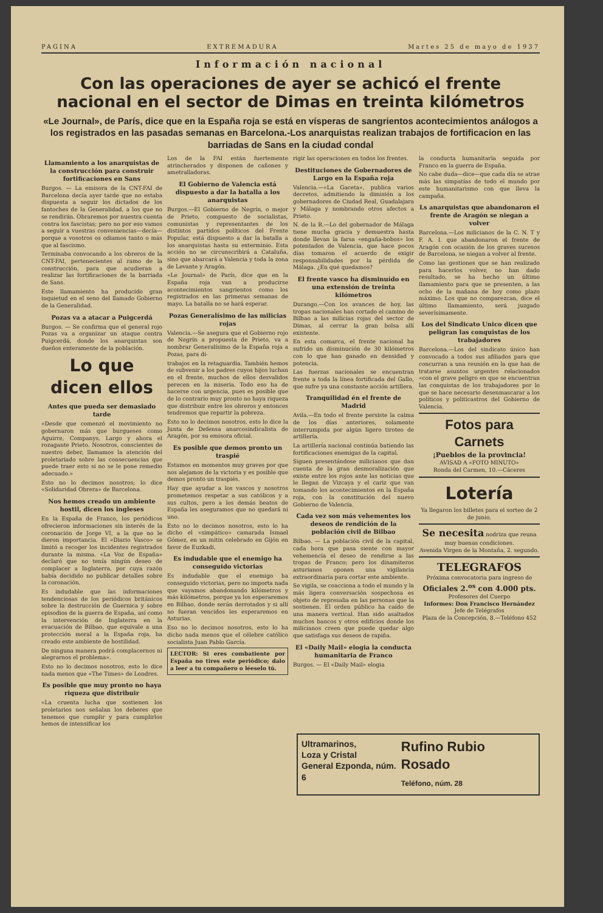PAGINA EXTREMADURA Martes 25 de mayo de 1937
Información nacional
Con las operaciones de ayer se achicó el frente nacional en el sector de Dimas en treinta kilómetros
«Le Journal», de París, dice que en la España roja se está en vísperas de sangrientos acontecimientos análogos a los registrados en las pasadas semanas en Barcelona.-Los anarquistas realizan trabajos de fortificacion en las barriadas de Sans en la ciudad condal
Llamamiento a los anarquistas de la construcción para construir fortificaciones en Sans
Burgos. — La emisora de la CNT-FAI de Barcelona decía ayer tarde que no estaba dispuesta a seguir los dictados de los fantoches de la Generalidad, a los que no se rendirán. Obraremos por nuestra cuenta contra los fascistas; pero no por eso vamos a seguir a vuestras conveniencias—decía—porque a vosotros os odiamos tanto o más que al fascismo.
Terminaba convocando a los obreros de la CNT-FAI, pertenecientes al ramo de la construcción, para que acudieran a realizar las fortificaciones de la barriada de Sans.
Este llamamiento ha producido gran inquietud en el seno del llamado Gobierno de la Generalidad.
Pozas va a atacar a Puigcerdá
Burgos. — Se confirma que el general rojo Pozas va a organizar un ataque contra Puigcerdá, donde los anarquistas son dueños enteramente de la población.
Lo que dicen ellos
Antes que pueda ser demasiado tarde
«Desde que comenzó el movimiento no gobernaron más que burgueses como Aguirre, Companys, Largo y ahora el rozagante Prieto. Nosotros, conscientes de nuestro deber, llamamos la atención del proletariado sobre las consecuencias que puede traer esto si no se le pone remedio adecuado.»
Esto no lo decimos nosotros; lo dice «Solidaridad Obrera» de Barcelona.
Nos hemos creado un ambiente hostil, dicen los ingleses
En la España de Franco, los periódicos ofrecieron informaciones sin interés de la coronación de Jorge VI, a la que no le dieron importancia. El «Diario Vasco» se limitó a recoger los incidentes registrados durante la misma. «La Voz de España» declaró que no tenía ningún deseo de complacer a Inglaterra, por cuya razón había decidido no publicar detalles sobre la coronación.
Es indudable que las informaciones tendenciosas de los periódicos británicos sobre la destrucción de Guernica y sobre episodios de la guerra de España, así como la intervención de Inglaterra en la evacuación de Bilbao, que equivale a una protección moral a la España roja, ha creado este ambiente de hostilidad.
De ninguna manera podrá complacernos ni alegrarnos el problema».
Esto no lo decimos nosotros, esto lo dice nada menos que «The Times» de Londres.
Es posible que muy pronto no haya riqueza que distribuir
«La cruenta lucha que sostienen los proletarios nos señalan los deberes que tenemos que cumplir y para cumplirlos hemos de intensificar los
Los de la FAI están fuertemente atrincherados y disponen de cañones y ametralladoras.
El Gobierno de Valencia está dispuesto a dar la batalla a los anarquistas
Burgos.—El Gobierno de Negrín, o mejor de Prieto, compuesto de socialistas, comunistas y representantes de los distintos partidos políticos del Frente Popular, está dispuesto a dar la batalla a los anarquistas hasta su exterminio. Esta acción no se circunscribirá a Cataluña, sino que abarcará a Valencia y toda la zona de Levante y Aragón.
«Le Journal» de París, dice que en la España roja van a producirse acontecimientos sangrientos como los registrados en las primeras semanas de mayo. La batalla no se hará esperar.
Pozas Generalísimo de las milicias rojas
Valencia.—Se asegura que el Gobierno rojo de Negrín a propuesta de Prieto, va a nombrar Generalísimo de la España roja a Pozas, para di-
trabajos en la retaguardia. También hemos de subvenir a los padres cuyos hijos luchan en el frente, muchos de ellos desvalidos perecen en la miseria. Todo eso ha de hacerse con urgencia, pues es posible que de lo contrario muy pronto no haya riqueza que distribuir entre los obreros y entonces tendremos que repartir la pobreza.
Esto no lo decimos nosotros, esto lo dice la Junta de Defensa anarcosindicalista de Aragón, por su emisora oficial.
Es posible que demos pronto un traspié
Estamos en momentos muy graves por que nos alejamos de la victoria y es posible que demos pronto un traspiés.
Hay que ayudar a los vascos y nosotros prometemos respetar a sus católicos y a sus cultos, pero a los demás beatos de España les aseguramos que no quedará ni uno.
Esto no lo decimos nosotros, esto lo ha dicho el «simpático» camarada Ismael Gómez, en un mitin celebrado en Gijón en favor de Euzkadi.
Es indudable que el enemigo ha conseguido victorias
Es indudable que el enemigo ha conseguido victorias, pero no importa nada que vayamos abandonando kilómetros y más kilómetros, porque ya los esperaremos en Bilbao, donde serán derrotados y si allí no fueran vencidos les esperaremos en Asturias.
Eso no lo decimos nosotros, esto lo ha dicho nada menos que el célebre católico socialista Juan Pablo García.
LECTOR: Si eres combatiente por España no tires este periódico; dalo a leer a tu compañero o léeselo tú.
rigir las operaciones en todos los frentes.
Destituciones de Gobernadores de Largo en la España roja
Valencia.—«La Gaceta», publica varios decretos, admitiendo la dimisión a los gobernadores de Ciudad Real, Guadalajara y Málaga y nombrando otros afectos a Prieto.
N. de la R.—Lo del gobernador de Málaga tiene mucha gracia y demuestra hasta donde llevan la farsa «engaña-bobos» los potentados de Valencia, que hace pocos días tomaron el acuerdo de exigir responsabilidades por la pérdida de Málaga. ¿En qué quedamos?
El frente vasco ha disminuído en una extensión de treinta kilómetros
Durango.—Con los avances de hoy, las tropas nacionales han cortado el camino de Bilbao a las milicias rojas del sector de Dimas, al cerrar la gran bolsa allí existente.
En esta comarca, el frente nacional ha sufrido un disminución de 30 kilómetros con lo que han ganado en densidad y potencia.
Las fuerzas nacionales se encuentran frente a toda la línea fortificada del Gallo, que sufre ya una constante acción artillera.
Tranquilidad én el frente de Madrid
Avila.—En todo el frente persiste la calma de los días anteriores, solamente interrumpida por algún ligero tiroteo de artillería.
La artillería nacional continúa batiendo las fortificaciones enemigas de la capital.
Siguen presentándose milicianos que dan cuenta de la gran desmoralización que existe entre los rojos ante las noticias que le llegan de Vizcaya y el cariz que van tomando los acontecimientos en la España roja, con la constitución del nuevo Gobierno de Valencia.
Cada vez son más vehementes los deseos de rendición de la población civil de Bilbao
Bilbao. — La población civil de la capital, cada hora que pasa siente con mayor vehemencia el deseo de rendirse a las tropas de Franco; pero los dinamiteros asturianos oponen una vigilancia extraordinaria para cortar este ambiente.
Se vigila, se coacciona a todo el mundo y la más ligera conversación sospechosa es objeto de represalia en las personas que la sostienen. El orden público ha caído de una manera vertical. Han sido asaltados muchos bancos y otros edificios donde los milicianos creen que puede quedar algo que satisfaga sus deseos de rapiña.
El «Daily Mail» elogia la conducta humanitaria de Franco
Burgos. — El «Daily Mail» elogia
la conducta humanitaria seguida por Franco en la guerra de España.
No cabe duda—dice—que cada día se atrae más las simpatías de todo el mundo por este humanitarismo con que lleva la campaña.
Ls anarquistas que abandonaron el frente de Aragón se niegan a volver
Barcelona.—Los milicianos de la C. N. T y F. A. I. que abandonaron el frente de Aragón con ocasión de los graves sucesos de Barcelona, se niegan a volver al frente.
Como las gestiones que se han realizado para hacerlos volver, no han dado resultado, se ha hecho un último llamamiento para que se presenten, a las ocho de la mañana de hoy como plazo máximo. Los que no comparezcan, dice el último llamamiento, será juzgado severísimamente.
Los del Sindicato Unico dicen que peligran las conquistas de los trabajadores
Barcelona.—Los del sindicato único han convocado a todos sus afiliados para que concurran a una reunión en la que han de tratarse asuntos urgentes relacionados «con el grave peligro en que se encuentran las conquistas de los trabajadores por lo que se hace necesario desenmascarar a los políticos y politicastros del Gobierno de Valencia.
Fotos para Carnets
¡Pueblos de la provincia!
AVISAD A «FOTO MINUTO»
Ronda del Carmen, 10.—Cáceres
Lotería
Ya llegaron los billetes para el sorteo de 2 de junio.
Se necesita nodriza que reuna muy buenas condiciones.
Avenida Virgen de la Montaña, 2. segundo.
TELEGRAFOS
Próxima convocatoria para ingreso de
Oficiales 2.<sup>os</sup> con 4.000 pts.
Profesores del Cuerpo
Informes: Don Francisco Hernández
Jefe de Telégrafos
Plaza de la Concepción, 8.—Teléfono 452
Ultramarinos,
Loza y Cristal
General Ezponda, núm. 6 Rufino Rubio Rosado
Teléfono, núm. 28